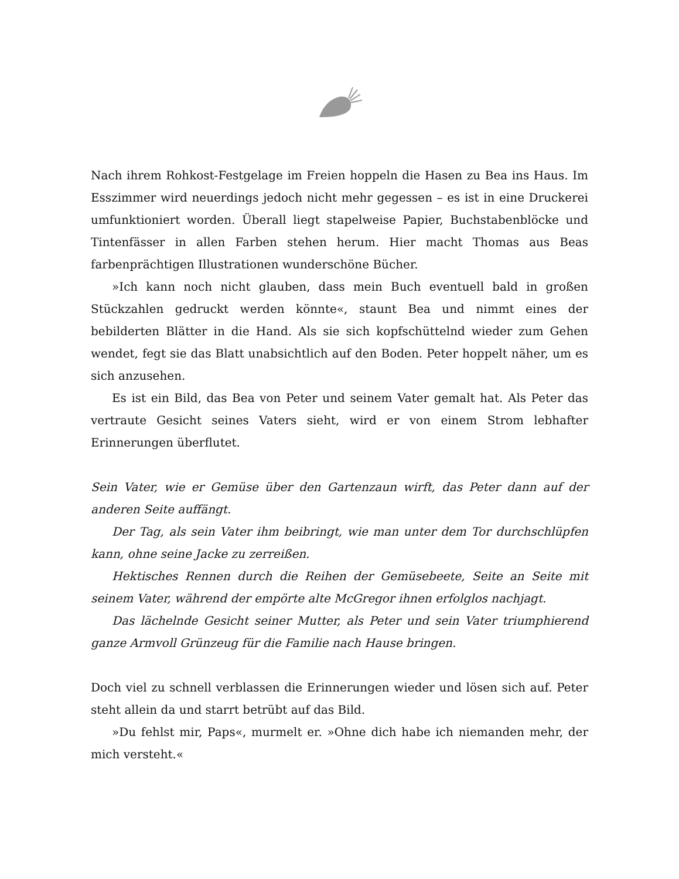Nach ihrem Rohkost-Festgelage im Freien hoppeln die Hasen zu Bea ins Haus. Im Esszimmer wird neuerdings jedoch nicht mehr gegessen – es ist in eine Druckerei umfunktioniert worden. Überall liegt stapelweise Papier, Buchstabenblöcke und Tintenfässer in allen Farben stehen herum. Hier macht Thomas aus Beas farbenprächtigen Illustrationen wunderschöne Bücher.
»Ich kann noch nicht glauben, dass mein Buch eventuell bald in großen Stückzahlen gedruckt werden könnte«, staunt Bea und nimmt eines der bebilderten Blätter in die Hand. Als sie sich kopfschüttelnd wieder zum Gehen wendet, fegt sie das Blatt unabsichtlich auf den Boden. Peter hoppelt näher, um es sich anzusehen.
Es ist ein Bild, das Bea von Peter und seinem Vater gemalt hat. Als Peter das vertraute Gesicht seines Vaters sieht, wird er von einem Strom lebhafter Erinnerungen überflutet.
Sein Vater, wie er Gemüse über den Gartenzaun wirft, das Peter dann auf der anderen Seite auffängt.
Der Tag, als sein Vater ihm beibringt, wie man unter dem Tor durchschlüpfen kann, ohne seine Jacke zu zerreißen.
Hektisches Rennen durch die Reihen der Gemüsebeete, Seite an Seite mit seinem Vater, während der empörte alte McGregor ihnen erfolglos nachjagt.
Das lächelnde Gesicht seiner Mutter, als Peter und sein Vater triumphierend ganze Armvoll Grünzeug für die Familie nach Hause bringen.
Doch viel zu schnell verblassen die Erinnerungen wieder und lösen sich auf. Peter steht allein da und starrt betrübt auf das Bild.
»Du fehlst mir, Paps«, murmelt er. »Ohne dich habe ich niemanden mehr, der mich versteht.«